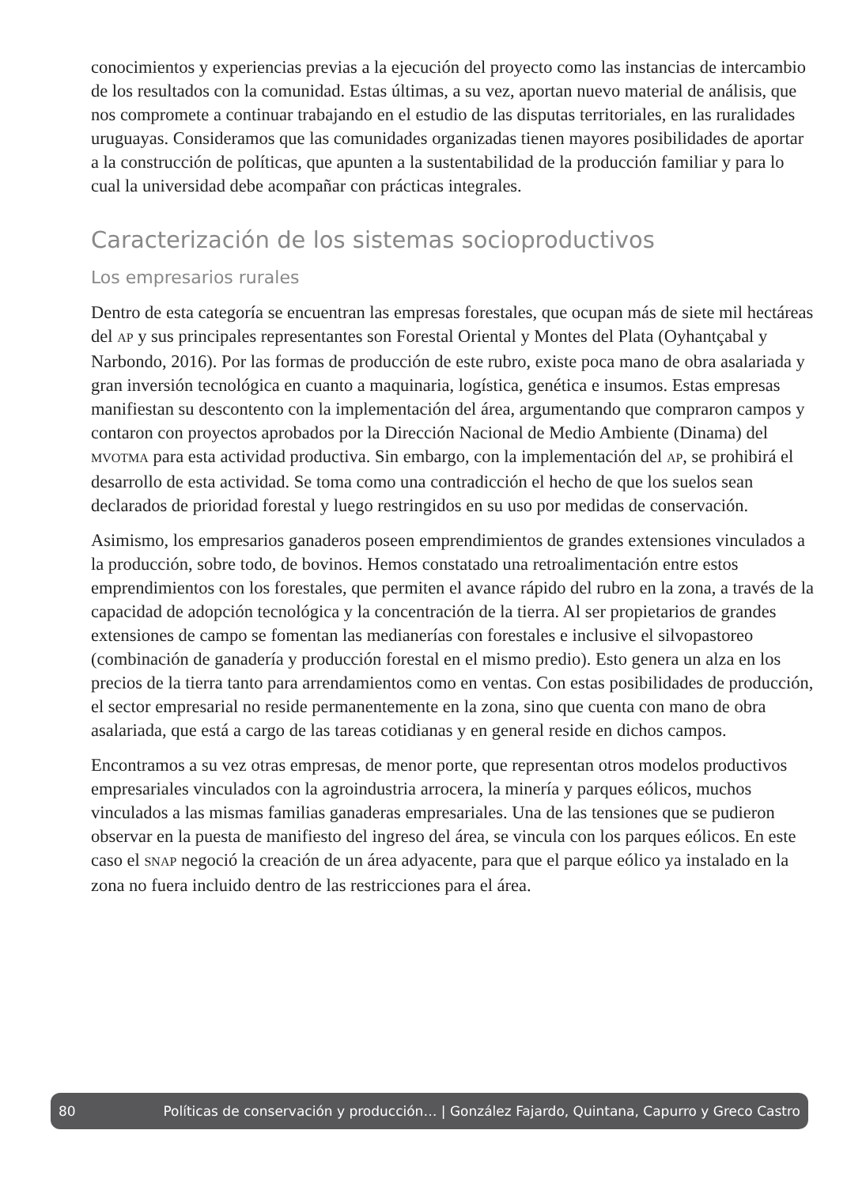conocimientos y experiencias previas a la ejecución del proyecto como las instancias de intercambio de los resultados con la comunidad. Estas últimas, a su vez, aportan nuevo material de análisis, que nos compromete a continuar trabajando en el estudio de las disputas territoriales, en las ruralidades uruguayas. Consideramos que las comunidades organizadas tienen mayores posibilidades de aportar a la construcción de políticas, que apunten a la sustentabilidad de la producción familiar y para lo cual la universidad debe acompañar con prácticas integrales.
Caracterización de los sistemas socioproductivos
Los empresarios rurales
Dentro de esta categoría se encuentran las empresas forestales, que ocupan más de siete mil hectáreas del AP y sus principales representantes son Forestal Oriental y Montes del Plata (Oyhantçabal y Narbondo, 2016). Por las formas de producción de este rubro, existe poca mano de obra asalariada y gran inversión tecnológica en cuanto a maquinaria, logística, genética e insumos. Estas empresas manifiestan su descontento con la implementación del área, argumentando que compraron campos y contaron con proyectos aprobados por la Dirección Nacional de Medio Ambiente (Dinama) del MVOTMA para esta actividad productiva. Sin embargo, con la implementación del AP, se prohibirá el desarrollo de esta actividad. Se toma como una contradicción el hecho de que los suelos sean declarados de prioridad forestal y luego restringidos en su uso por medidas de conservación.
Asimismo, los empresarios ganaderos poseen emprendimientos de grandes extensiones vinculados a la producción, sobre todo, de bovinos. Hemos constatado una retroalimentación entre estos emprendimientos con los forestales, que permiten el avance rápido del rubro en la zona, a través de la capacidad de adopción tecnológica y la concentración de la tierra. Al ser propietarios de grandes extensiones de campo se fomentan las medianerías con forestales e inclusive el silvopastoreo (combinación de ganadería y producción forestal en el mismo predio). Esto genera un alza en los precios de la tierra tanto para arrendamientos como en ventas. Con estas posibilidades de producción, el sector empresarial no reside permanentemente en la zona, sino que cuenta con mano de obra asalariada, que está a cargo de las tareas cotidianas y en general reside en dichos campos.
Encontramos a su vez otras empresas, de menor porte, que representan otros modelos productivos empresariales vinculados con la agroindustria arrocera, la minería y parques eólicos, muchos vinculados a las mismas familias ganaderas empresariales. Una de las tensiones que se pudieron observar en la puesta de manifiesto del ingreso del área, se vincula con los parques eólicos. En este caso el SNAP negoció la creación de un área adyacente, para que el parque eólico ya instalado en la zona no fuera incluido dentro de las restricciones para el área.
80 Políticas de conservación y producción… | González Fajardo, Quintana, Capurro y Greco Castro